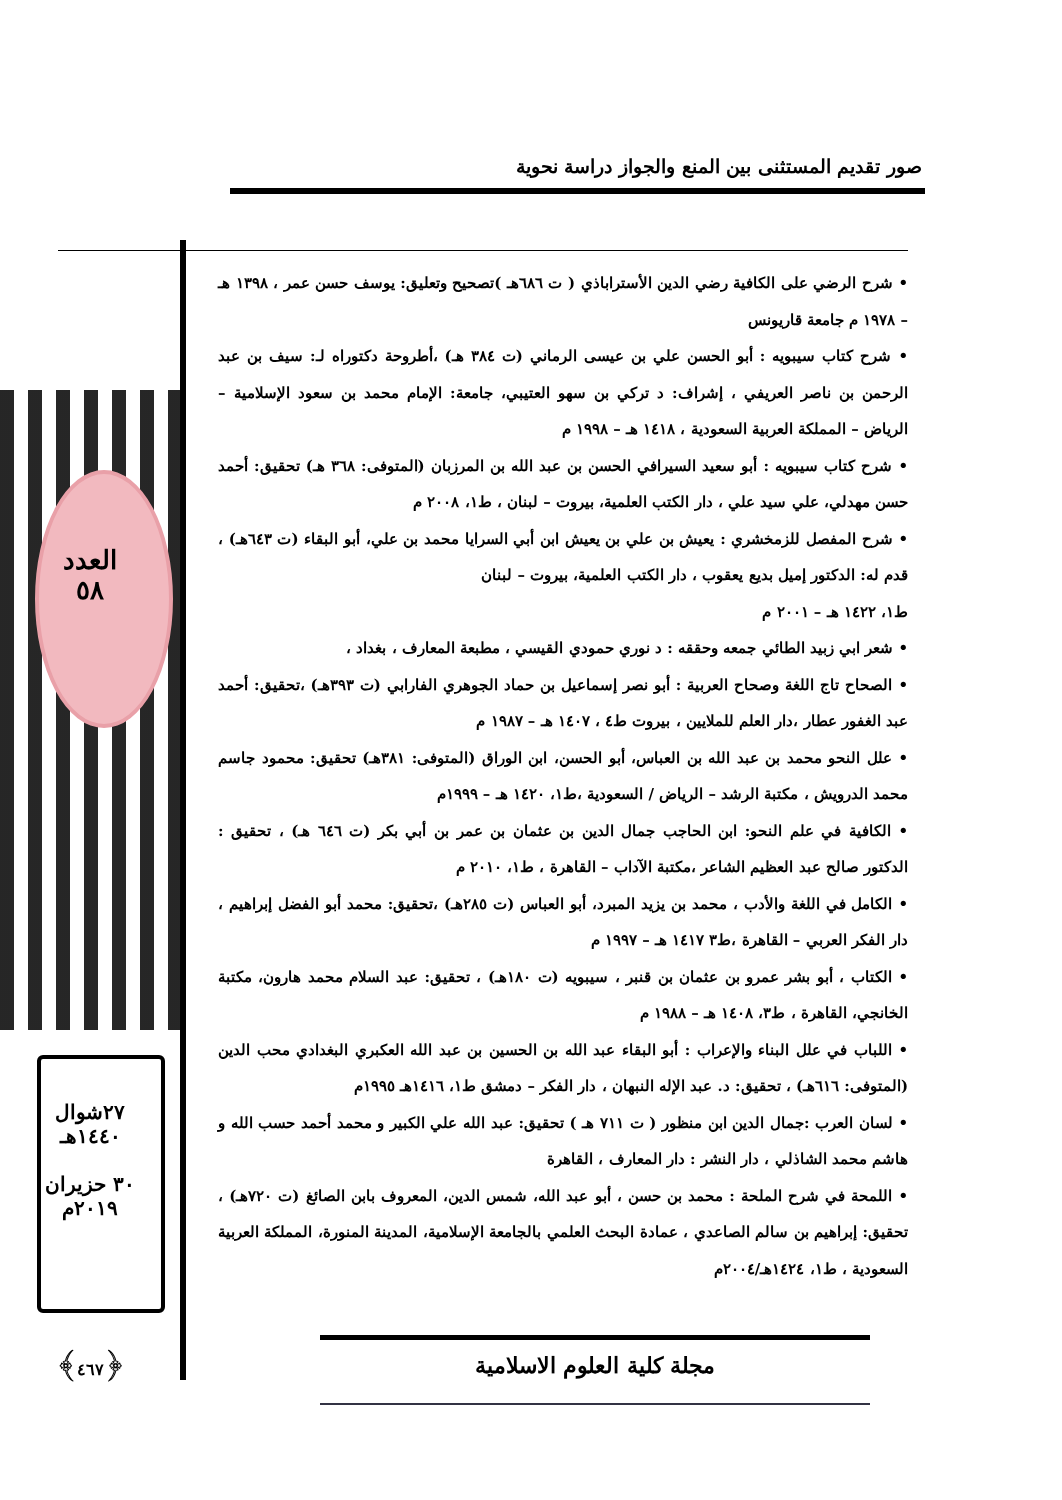صور تقديم المستثنى بين المنع والجواز دراسة نحوية
العدد
٥٨
٢٧شوال
١٤٤٠هـ
٣٠ حزيران
٢٠١٩م
﴿٤٦٧﴾
• شرح الرضي على الكافية رضي الدين الأستراباذي ( ت ٦٨٦هـ )تصحيح وتعليق: يوسف حسن عمر ، ١٣٩٨ هـ – ١٩٧٨ م جامعة قاريونس
• شرح كتاب سيبويه : أبو الحسن علي بن عيسى الرماني (ت ٣٨٤ هـ) ،أطروحة دكتوراه لـ: سيف بن عبد الرحمن بن ناصر العريفي ، إشراف: د تركي بن سهو العتيبي، جامعة: الإمام محمد بن سعود الإسلامية – الرياض – المملكة العربية السعودية ، ١٤١٨ هـ – ١٩٩٨ م
• شرح كتاب سيبويه : أبو سعيد السيرافي الحسن بن عبد الله بن المرزبان (المتوفى: ٣٦٨ هـ) تحقيق: أحمد حسن مهدلي، علي سيد علي ، دار الكتب العلمية، بيروت – لبنان ، ط١، ٢٠٠٨ م
• شرح المفصل للزمخشري : يعيش بن علي بن يعيش ابن أبي السرايا محمد بن علي، أبو البقاء (ت ٦٤٣هـ) ، قدم له: الدكتور إميل بديع يعقوب ، دار الكتب العلمية، بيروت – لبنان
ط١، ١٤٢٢ هـ – ٢٠٠١ م
• شعر ابي زبيد الطائي جمعه وحققه : د نوري حمودي القيسي ، مطبعة المعارف ، بغداد ،
• الصحاح تاج اللغة وصحاح العربية : أبو نصر إسماعيل بن حماد الجوهري الفارابي (ت ٣٩٣هـ) ،تحقيق: أحمد عبد الغفور عطار ،دار العلم للملايين ، بيروت ط٤ ، ١٤٠٧ هـ – ١٩٨٧ م
• علل النحو محمد بن عبد الله بن العباس، أبو الحسن، ابن الوراق (المتوفى: ٣٨١هـ) تحقيق: محمود جاسم محمد الدرويش ، مكتبة الرشد – الرياض / السعودية ،ط١، ١٤٢٠ هـ – ١٩٩٩م
• الكافية في علم النحو: ابن الحاجب جمال الدين بن عثمان بن عمر بن أبي بكر (ت ٦٤٦ هـ) ، تحقيق : الدكتور صالح عبد العظيم الشاعر ،مكتبة الآداب – القاهرة ، ط١، ٢٠١٠ م
• الكامل في اللغة والأدب ، محمد بن يزيد المبرد، أبو العباس (ت ٢٨٥هـ) ،تحقيق: محمد أبو الفضل إبراهيم ، دار الفكر العربي – القاهرة ،ط٣ ١٤١٧ هـ – ١٩٩٧ م
• الكتاب ، أبو بشر عمرو بن عثمان بن قنبر ، سيبويه (ت ١٨٠هـ) ، تحقيق: عبد السلام محمد هارون، مكتبة الخانجي، القاهرة ، ط٣، ١٤٠٨ هـ – ١٩٨٨ م
• اللباب في علل البناء والإعراب : أبو البقاء عبد الله بن الحسين بن عبد الله العكبري البغدادي محب الدين (المتوفى: ٦١٦هـ) ، تحقيق: د. عبد الإله النبهان ، دار الفكر – دمشق ط١، ١٤١٦هـ ١٩٩٥م
• لسان العرب :جمال الدين ابن منظور ( ت ٧١١ هـ ) تحقيق: عبد الله علي الكبير و محمد أحمد حسب الله و هاشم محمد الشاذلي ، دار النشر : دار المعارف ، القاهرة
• اللمحة في شرح الملحة : محمد بن حسن ، أبو عبد الله، شمس الدين، المعروف بابن الصائغ (ت ٧٢٠هـ) ، تحقيق: إبراهيم بن سالم الصاعدي ، عمادة البحث العلمي بالجامعة الإسلامية، المدينة المنورة، المملكة العربية السعودية ، ط١، ١٤٢٤هـ/٢٠٠٤م
مجلة كلية العلوم الاسلامية